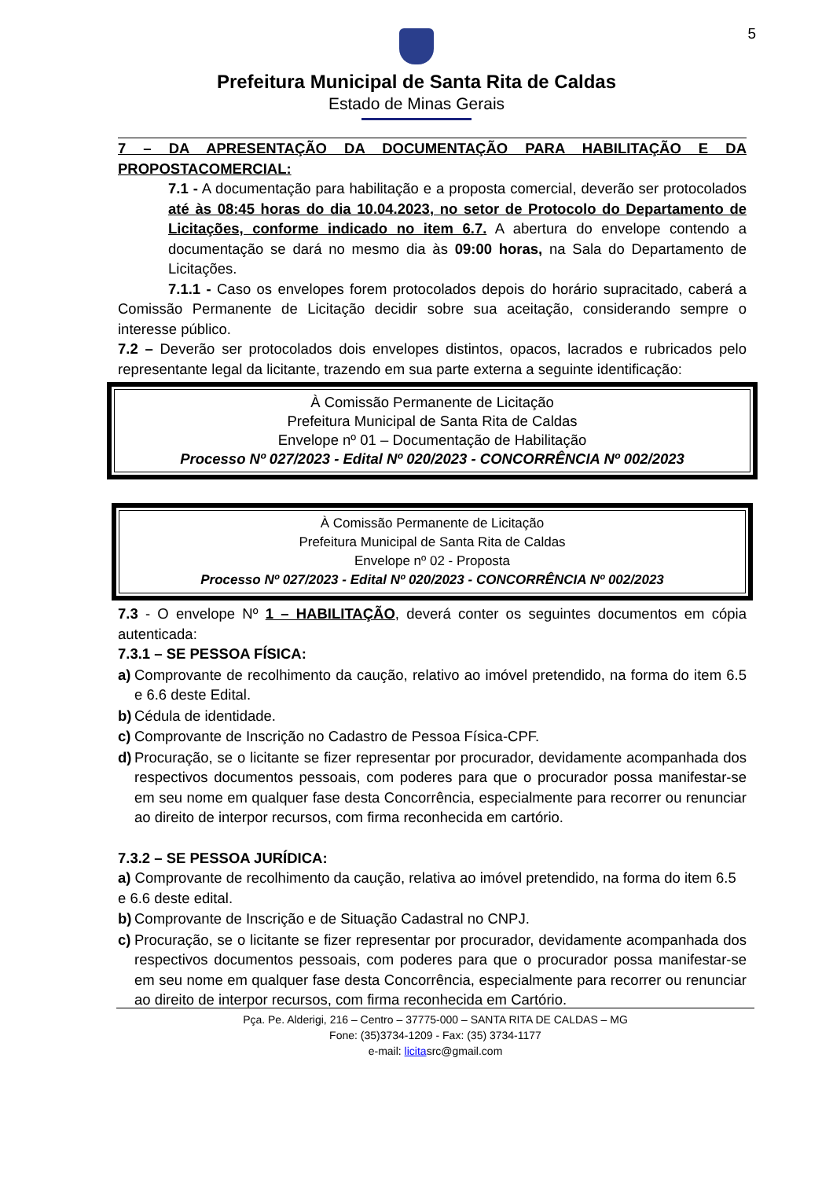5
Prefeitura Municipal de Santa Rita de Caldas
Estado de Minas Gerais
7 – DA APRESENTAÇÃO DA DOCUMENTAÇÃO PARA HABILITAÇÃO E DA PROPOSTACOMERCIAL:
7.1 - A documentação para habilitação e a proposta comercial, deverão ser protocolados até às 08:45 horas do dia 10.04.2023, no setor de Protocolo do Departamento de Licitações, conforme indicado no item 6.7. A abertura do envelope contendo a documentação se dará no mesmo dia às 09:00 horas, na Sala do Departamento de Licitações.
7.1.1 - Caso os envelopes forem protocolados depois do horário supracitado, caberá a Comissão Permanente de Licitação decidir sobre sua aceitação, considerando sempre o interesse público.
7.2 – Deverão ser protocolados dois envelopes distintos, opacos, lacrados e rubricados pelo representante legal da licitante, trazendo em sua parte externa a seguinte identificação:
À Comissão Permanente de Licitação
Prefeitura Municipal de Santa Rita de Caldas
Envelope nº 01 – Documentação de Habilitação
Processo Nº 027/2023 - Edital Nº 020/2023 - CONCORRÊNCIA Nº 002/2023
À Comissão Permanente de Licitação
Prefeitura Municipal de Santa Rita de Caldas
Envelope nº 02 - Proposta
Processo Nº 027/2023 - Edital Nº 020/2023 - CONCORRÊNCIA Nº 002/2023
7.3 - O envelope Nº 1 – HABILITAÇÃO, deverá conter os seguintes documentos em cópia autenticada:
7.3.1 – SE PESSOA FÍSICA:
a) Comprovante de recolhimento da caução, relativo ao imóvel pretendido, na forma do item 6.5 e 6.6 deste Edital.
b) Cédula de identidade.
c) Comprovante de Inscrição no Cadastro de Pessoa Física-CPF.
d) Procuração, se o licitante se fizer representar por procurador, devidamente acompanhada dos respectivos documentos pessoais, com poderes para que o procurador possa manifestar-se em seu nome em qualquer fase desta Concorrência, especialmente para recorrer ou renunciar ao direito de interpor recursos, com firma reconhecida em cartório.
7.3.2 – SE PESSOA JURÍDICA:
a) Comprovante de recolhimento da caução, relativa ao imóvel pretendido, na forma do item 6.5 e 6.6 deste edital.
b) Comprovante de Inscrição e de Situação Cadastral no CNPJ.
c) Procuração, se o licitante se fizer representar por procurador, devidamente acompanhada dos respectivos documentos pessoais, com poderes para que o procurador possa manifestar-se em seu nome em qualquer fase desta Concorrência, especialmente para recorrer ou renunciar ao direito de interpor recursos, com firma reconhecida em Cartório.
Pça. Pe. Alderigi, 216 – Centro – 37775-000 – SANTA RITA DE CALDAS – MG
Fone: (35)3734-1209 - Fax: (35) 3734-1177
e-mail: licitasrc@gmail.com